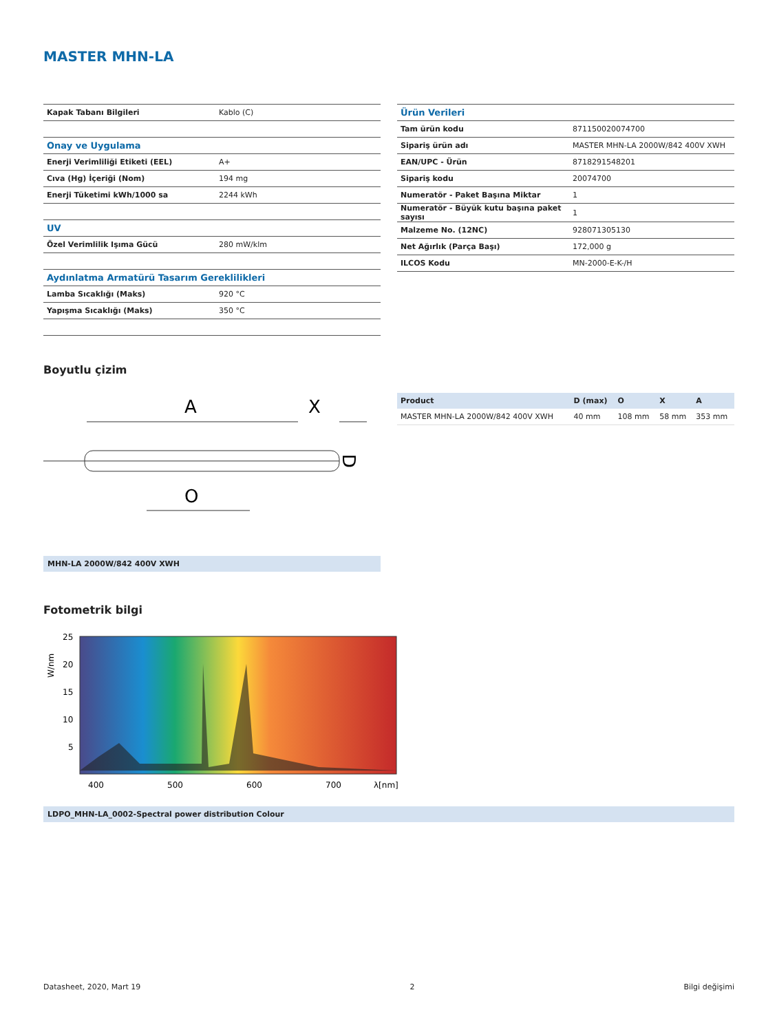MASTER MHN-LA
| Kapak Tabanı Bilgileri | Kablo (C) |
| Onay ve Uygulama | |
| Enerji Verimliliği Etiketi (EEL) | A+ |
| Cıva (Hg) İçeriği (Nom) | 194 mg |
| Enerji Tüketimi kWh/1000 sa | 2244 kWh |
| UV | |
| Özel Verimlilik Işıma Gücü | 280 mW/klm |
| Aydınlatma Armatürü Tasarım Gereklilikleri | |
| Lamba Sıcaklığı (Maks) | 920 °C |
| Yapışma Sıcaklığı (Maks) | 350 °C |
| Ürün Verileri | |
| Tam ürün kodu | 871150020074700 |
| Sipariş ürün adı | MASTER MHN-LA 2000W/842 400V XWH |
| EAN/UPC - Ürün | 8718291548201 |
| Sipariş kodu | 20074700 |
| Numeratör - Paket Başına Miktar | 1 |
| Numeratör - Büyük kutu başına paket sayısı | 1 |
| Malzeme No. (12NC) | 928071305130 |
| Net Ağırlık (Parça Başı) | 172,000 g |
| ILCOS Kodu | MN-2000-E-K-/H |
Boyutlu çizim
A
X
O
D
MHN-LA 2000W/842 400V XWH
| Product | D (max) | O | X | A |
| --- | --- | --- | --- | --- |
| MASTER MHN-LA 2000W/842 400V XWH | 40 mm | 108 mm | 58 mm | 353 mm |
Fotometrik bilgi
25
20
15
10
5
400
500
600
700
λ[nm]
W/nm
LDPO_MHN-LA_0002-Spectral power distribution Colour
Datasheet, 2020, Mart 19 2 Bilgi değişimi